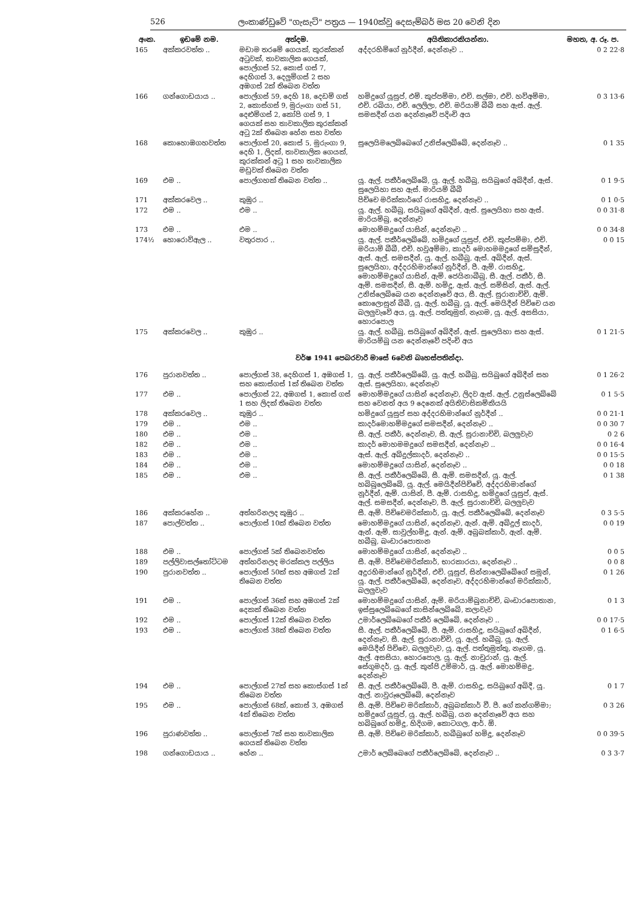526 ලංකාණ්ඩුවේ "ගැසැට්" පත්‍රය — 1940ක්වූ දෙසැම්බර් මස 20 වෙනි දින
| අංක. | ඉඩමේ නම. | අත්දම. | අයිතිකාරකියන්නා. | මහත, අ. රූ. ප. |
| --- | --- | --- | --- | --- |
| 165 | අක්කරවත්ත .. | මඩාම තරමේ ගෙයක්, කුරක්කන් අටුවක්, තාවකාලික ගෙයක්, පොල්ගස් 52, කොස් ගස් 7, දෙහිගස් 3, දෙලුම්ගස් 2 සහ අඹගස් 2ක් තිබෙන වත්ත | අද්දරහිම්ගේ නූර්දීන්, දෙන්නෑව .. | 0 2 22·8 |
| 166 | ගන්ගොඩයාය .. | පොල්ගස් 59, දෙහි 18, දෙඩම් ගස් 2, කොස්ගස් 9, මුරුංගා ගස් 51, දෙළුම්ගස් 2, කෝපි ගස් 9, 1 ගෙයක් සහ තාවකාලික කුරක්කන් අටු 2ක් තිබෙන හේන සහ වත්ත | හමිදුගේ යූසුප්, එම්. කුප්පම්මා, එච්. සල්මා, එච්. හව්අම්මා, එච්. රබියා, එච්. ලෙලිලා, එච්. මරියාම් බීබී සහ ඇස්. ඇල්. සමසදීන් යන දෙන්නෑවේ පදිංචි අය | 0 3 13·6 |
| 168 | කොහොඹගහවත්ත | පොල්ගස් 20, කොස් 5, මුරුංගා 9, දෙහි 1, ලිදක්, තාවකාලික ගෙයක්, කුරක්කන් අටු 1 සහ තාවකාලික මඩුවක් තිබෙන වත්ත | සුලෙයිමලෙබ්බෙගේ උනිස්ලෙබ්බේ, දෙන්නෑව .. | 0 1 35 |
| 169 | එම .. | පොල්ගහක් තිබෙන වත්ත .. | යූ. ඇල්. පකීර්ලෙබ්බේ, යූ. ඇල්. හබීබු, සයිබුගේ අබිදීන්, ඇස්. සුලෙයිහා සහ ඇස්. මාරියම් බීබී | 0 1 9·5 |
| 171 | අක්කරවෙල .. | කුඹුර .. | පිච්චෙ මරික්කාර්ගේ රාසහිදූ, දෙන්නෑව .. | 0 1 0·5 |
| 172 | එම .. | එම .. | යූ. ඇල්. හබීබු, සයිබුගේ අබිදීන්, ඇස්. සුලෙයිහා සහ ඇස්. මාරියම්බු, දෙන්නෑව | 0 0 31·8 |
| 173 | එම .. | එම .. | මොහම්මදුගේ යාසින්, දෙන්නෑව .. | 0 0 34·8 |
| 174½ | හොරොව්ඇල .. | වතුරපාර .. | යූ. ඇල්. පකීර්ලෙබ්බේ, හමිදුගේ යූසුප්, එච්. කුප්පම්මා, එච්. මරියාම් බීබී, එච්. හවුඅම්මා, කාදර් මොහමමදුගේ සම්සුදීන්, ඇස්. ඇල්. සමසදීන්, යූ. ඇල්. හබීබු, ඇස්. අබිදීන්, ඇස්. සුලෙයිහා, අද්දරහිමාන්ගේ නූර්දීන්, පී. ඇම්. රාසහිදූ, මොහම්මදුගේ යාසින්, ඇම්. ජෙයිනාබීබු, සී. ඇල්. පකීර්, සී. ඇම්. සමසදීන්, සී. ඇම්. හමිදූ, ඇස්. ඇල්. සම්සින්, ඇස්. ඇල්. උනිස්ලෙබ්බෙ යන දෙන්නෑවේ අය, සී. ඇල්. සුරානාච්චි, ඇම්. කොලොසුන් බීබී, යූ. ඇල්. හබීබු, යූ. ඇල්. මෙයිදීන් පිච්චෙ යන බලලුවැවේ අය, යූ. ඇල්. පත්තුමුත්, නෑගම, යූ. ඇල්. අසසියා, හොරපොල | 0 0 15 |
| 175 | අක්කරවෙල .. | කුඹුර .. | යූ. ඇල්. හබීබු, සයිබුගේ අබිදීන්, ඇස්. සුලෙයිහා සහ ඇස්. මාරියම්බු යන දෙන්නෑවේ පදිංචි අය | 0 1 21·5 |
| වර්ෂ 1941 පෙබරවාරි මාසේ 6වෙනි බෘහස්පතින්දා. | | | | |
| 176 | පුරානවත්ත .. | පොල්ගස් 38, දෙහිගස් 1, අඹගස් 1, සහ කොස්ගස් 1ක් තිබෙන වත්ත | යූ. ඇල්. පකීර්ලෙබ්බේ, යූ. ඇල්. හබීබු, සයිබුගේ අබිදීන් සහ ඇස්. සුලෙයිහා, දෙන්නෑව | 0 1 26·2 |
| 177 | එම .. | පොල්ගස් 22, අඹගස් 1, කොස් ගස් 1 සහ ලිදක් තිබෙන වත්ත | මොහම්මදුගේ යාසින් දෙන්නෑව, ලිදව ඇස්. ඇල්. උනුස්ලෙබ්බේ සහ වෙනත් අය 9 දෙනෙක් අයිතිවාසිකම්කියයි | 0 1 5·5 |
| 178 | අක්කරවෙල .. | කුඹුර .. | හමිදුගේ යූසුප් සහ අද්දරහිමාන්ගේ නූර්දීන් .. | 0 0 21·1 |
| 179 | එම .. | එම .. | කාදර්මොහම්මදුගේ සමසදීන්, දෙන්නෑව .. | 0 0 30 7 |
| 180 | එම .. | එම .. | සී. ඇල්. පකීර්, දෙන්නෑව, සී. ඇල්. සුරානාච්චි, බලලුවැව | 0 2 6 |
| 182 | එම .. | එම .. | කාදර් මොහමමදුගේ සමසදීන්, දෙන්නෑව .. | 0 0 16·4 |
| 183 | එම .. | එම .. | ඇස්. ඇල්. අබ්දුල්කාදර්, දෙන්නෑව .. | 0 0 15·5 |
| 184 | එම .. | එම .. | මොහම්මදුගේ යාසින්, දෙන්නෑව .. | 0 0 18 |
| 185 | එම .. | එම .. | සී. ඇල්. පකීර්ලෙබ්බේ, සී. ඇම්. සමසදීන්, යූ. ඇල්. හබිබුලෙබ්බේ, යූ. ඇල්. මෙයිදීන්පිච්චේ, අද්දරහිමාන්ගේ නූර්දීන්, ඇම්. යාසින්, පී. ඇම්. රාසහිදූ, හමිදුගේ යූසුප්, ඇස්. ඇල්. සමසදීන්, දෙන්නෑව, පී. ඇල්. සුරානාච්චි, බලලුවැව | 0 1 38 |
| 186 | අක්කරහේන .. | අත්හරිනලද කුඹුර .. | සී. ඇම්. පිච්චෙමරික්කාර්, යූ. ඇල්. පකීර්ලෙබ්බේ, දෙන්නෑව | 0 3 5·5 |
| 187 | පොල්වත්ත .. | පොල්ගස් 10ක් තිබෙන වත්ත | මොහම්මදුගේ යාසින්, දෙන්නෑව, ඇන්. ඇම්. අබ්දුල් කාදර්, ඇන්. ඇම්. සාවුල්හමිදූ, ඇන්. ඇම්. අබුබක්කාර්, ඇන්. ඇම්. හබීබු, බංඩාරපොතාන | 0 0 19 |
| 188 | එම .. | පොල්ගස් 5ක් තිබෙනවත්ත | මොහම්මදුගේ යාසින්, දෙන්නෑව .. | 0 0 5 |
| 189 | පල්ලිවාසල්තෝට්ටම | අත්හරිනලද මරක්කල පල්ලිය | සී. ඇම්. පිච්චෙමරික්කාර්, භාරකාරයා, දෙන්නෑව .. | 0 0 8 |
| 190 | පුරානවත්ත .. | පොල්ගස් 50ක් සහ අඹගස් 2ක් තිබෙන වත්ත | අදුරහිමාන්ගේ නූර්දීන්, එච්. යූසුප්, සින්නාලෙබ්බේගේ සමූන්, යූ. ඇල්. පකීර්ලෙබ්බේ, දෙන්නෑව, අද්දරහිමාන්ගේ මරික්කාර්, බලලුවැව | 0 1 26 |
| 191 | එම .. | පොල්ගස් 36ක් සහ අඹගස් 2ක් දෙකක් තිබෙන වත්ත | මොහම්මදුගේ යාසින්, ඇම්. මරියාම්බුනාච්චි, බංඩාරපොතාන, ඉස්සුලෙබ්බෙගේ කාසින්ලෙබ්බේ, කලාවැව | 0 1 3 |
| 192 | එම .. | පොල්ගස් 12ක් තිබෙන වත්ත | උමාර්ලෙබ්බෙගේ පකීර් ලෙබ්බේ, දෙන්නෑව .. | 0 0 17·5 |
| 193 | එම .. | පොල්ගස් 38ක් තිබෙන වත්ත | සී. ඇල්. පකීර්ලෙබ්බේ, පී. ඇම්. රාසහිදූ, සයිබුගේ අබිදීන්, දෙන්නෑව, සී. ඇල්. සුරානාච්චි, යූ. ඇල්. හබීබු, යූ. ඇල්. මෙයිදීන් පිච්චෙ, බලලුවැව, යූ. ඇල්. පත්තුමුත්තු, නෑගම, යූ. ඇල්. අසසියා, හොරපොල, යූ. ඇල්. නාචුරාන්, යූ. ඇල්. සේගුමදර්, යූ. ඇල්. කුන්ජි උම්මාර්, යූ. ඇල්. මොහම්මදු, දෙන්නෑව | 0 1 6·5 |
| 194 | එම .. | පොල්ගස් 27ක් සහ කොස්ගස් 1ක් තිබෙන වත්ත | සී. ඇල්. පකීර්ලෙබ්බේ, පී. ඇම්. රාසහිදූ, සයිබුගේ අබිදී, යූ. ඇල්. නාවුරූලෙබ්බේ, දෙන්නෑව | 0 1 7 |
| 195 | එම .. | පොල්ගස් 68ක්, කොස් 3, අඹගස් 4ක් තිබෙන වත්ත | සී. ඇම්. පිච්චෙ මරික්කාර්, අබුබක්කාර් වී. පී. ගේ කන්ගම්මා; හමිදුගේ යූසුප්, යූ. ඇල්. හබීබු, යන දෙන්නෑවේ අය සහ හබිබුගේ හමිදූ, හිදිගම, කොටගල, ආර්. ඕ. | 0 3 26 |
| 196 | පුරාණවත්ත .. | පොල්ගස් 7ක් සහ තාවකාලික ගෙයක් තිබෙන වත්ත | සී. ඇම්. පිච්චෙ මරික්කාර්, හබීබුගේ හමිදූ, දෙන්නෑව | 0 0 39·5 |
| 198 | ගන්ගොඩයාය .. | හේන .. | උමාර් ලෙබ්බෙගේ පකීර්ලෙබ්බේ, දෙන්නෑව .. | 0 3 3·7 |